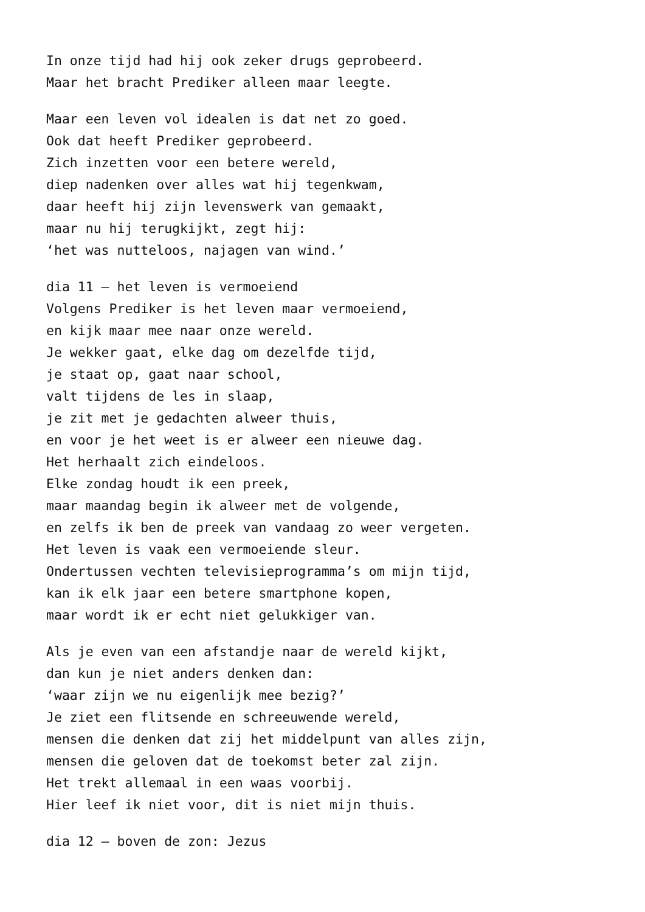In onze tijd had hij ook zeker drugs geprobeerd.
Maar het bracht Prediker alleen maar leegte.
Maar een leven vol idealen is dat net zo goed.
Ook dat heeft Prediker geprobeerd.
Zich inzetten voor een betere wereld,
diep nadenken over alles wat hij tegenkwam,
daar heeft hij zijn levenswerk van gemaakt,
maar nu hij terugkijkt, zegt hij:
‘het was nutteloos, najagen van wind.’
dia 11 – het leven is vermoeiend
Volgens Prediker is het leven maar vermoeiend,
en kijk maar mee naar onze wereld.
Je wekker gaat, elke dag om dezelfde tijd,
je staat op, gaat naar school,
valt tijdens de les in slaap,
je zit met je gedachten alweer thuis,
en voor je het weet is er alweer een nieuwe dag.
Het herhaalt zich eindeloos.
Elke zondag houdt ik een preek,
maar maandag begin ik alweer met de volgende,
en zelfs ik ben de preek van vandaag zo weer vergeten.
Het leven is vaak een vermoeiende sleur.
Ondertussen vechten televisieprogramma’s om mijn tijd,
kan ik elk jaar een betere smartphone kopen,
maar wordt ik er echt niet gelukkiger van.
Als je even van een afstandje naar de wereld kijkt,
dan kun je niet anders denken dan:
‘waar zijn we nu eigenlijk mee bezig?’
Je ziet een flitsende en schreeuwende wereld,
mensen die denken dat zij het middelpunt van alles zijn,
mensen die geloven dat de toekomst beter zal zijn.
Het trekt allemaal in een waas voorbij.
Hier leef ik niet voor, dit is niet mijn thuis.
dia 12 – boven de zon: Jezus